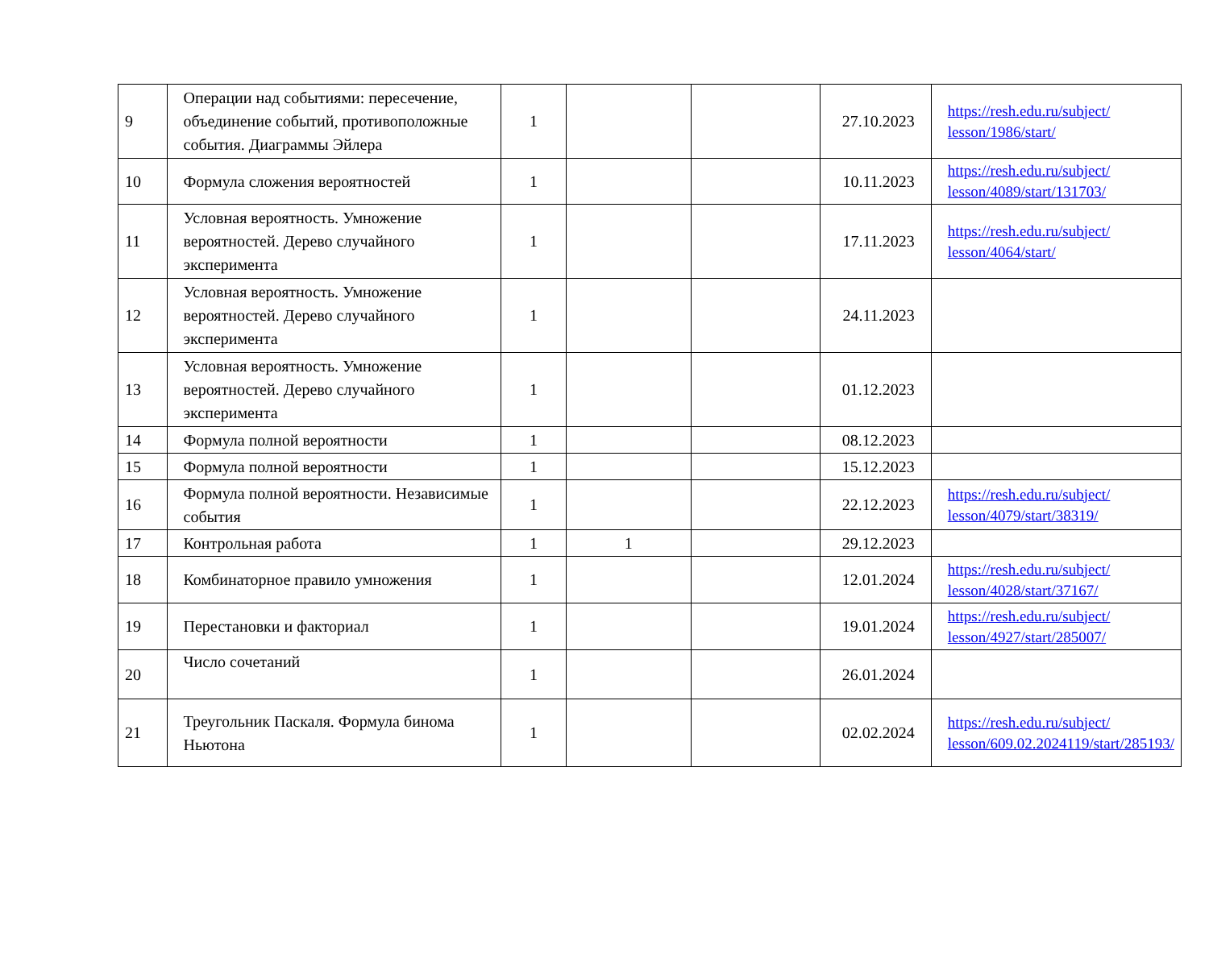| 9 | Операции над событиями: пересечение, объединение событий, противоположные события. Диаграммы Эйлера | 1 | | | 27.10.2023 | https://resh.edu.ru/subject/ lesson/1986/start/ |
| 10 | Формула сложения вероятностей | 1 | | | 10.11.2023 | https://resh.edu.ru/subject/ lesson/4089/start/131703/ |
| 11 | Условная вероятность. Умножение вероятностей. Дерево случайного эксперимента | 1 | | | 17.11.2023 | https://resh.edu.ru/subject/ lesson/4064/start/ |
| 12 | Условная вероятность. Умножение вероятностей. Дерево случайного эксперимента | 1 | | | 24.11.2023 | |
| 13 | Условная вероятность. Умножение вероятностей. Дерево случайного эксперимента | 1 | | | 01.12.2023 | |
| 14 | Формула полной вероятности | 1 | | | 08.12.2023 | |
| 15 | Формула полной вероятности | 1 | | | 15.12.2023 | |
| 16 | Формула полной вероятности. Независимые события | 1 | | | 22.12.2023 | https://resh.edu.ru/subject/ lesson/4079/start/38319/ |
| 17 | Контрольная работа | 1 | 1 | | 29.12.2023 | |
| 18 | Комбинаторное правило умножения | 1 | | | 12.01.2024 | https://resh.edu.ru/subject/ lesson/4028/start/37167/ |
| 19 | Перестановки и факториал | 1 | | | 19.01.2024 | https://resh.edu.ru/subject/ lesson/4927/start/285007/ |
| 20 | Число сочетаний | 1 | | | 26.01.2024 | |
| 21 | Треугольник Паскаля. Формула бинома Ньютона | 1 | | | 02.02.2024 | https://resh.edu.ru/subject/ lesson/609.02.2024119/start/285193/ |